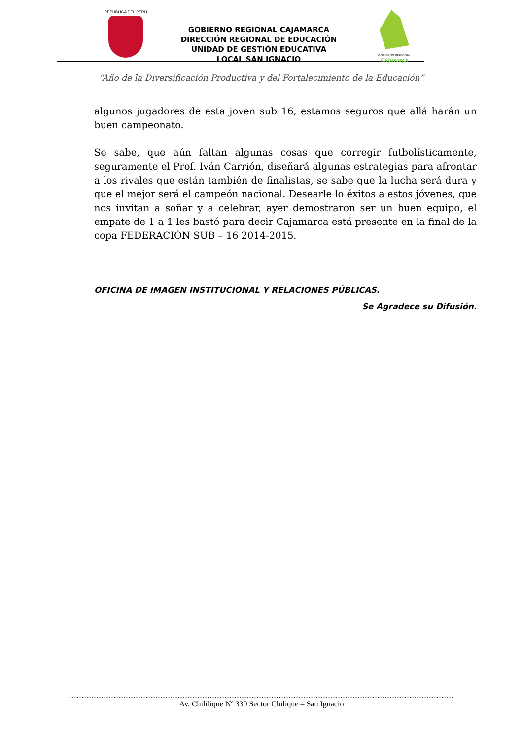REPÚBLICA DEL PERÚ
GOBIERNO REGIONAL CAJAMARCA
DIRECCIÓN REGIONAL DE EDUCACIÓN
UNIDAD DE GESTIÓN EDUCATIVA LOCAL SAN IGNACIO
GOBIERNO REGIONAL
Cajamarca
“Año de la Diversificación Productiva y del Fortalecimiento de la Educación”
algunos jugadores de esta joven sub 16, estamos seguros que allá harán un buen campeonato.
Se sabe, que aún faltan algunas cosas que corregir futbolísticamente, seguramente el Prof. Iván Carrión, diseñará algunas estrategias para afrontar a los rivales que están también de finalistas, se sabe que la lucha será dura y que el mejor será el campeón nacional. Desearle lo éxitos a estos jóvenes, que nos invitan a soñar y a celebrar, ayer demostraron ser un buen equipo, el empate de 1 a 1 les bastó para decir Cajamarca está presente en la final de la copa FEDERACIÓN SUB – 16 2014-2015.
OFICINA DE IMAGEN INSTITUCIONAL Y RELACIONES PÚBLICAS.
Se Agradece su Difusión.
...........................................................................................................................................................................
Av. Chililique Nº 330 Sector Chilique – San Ignacio